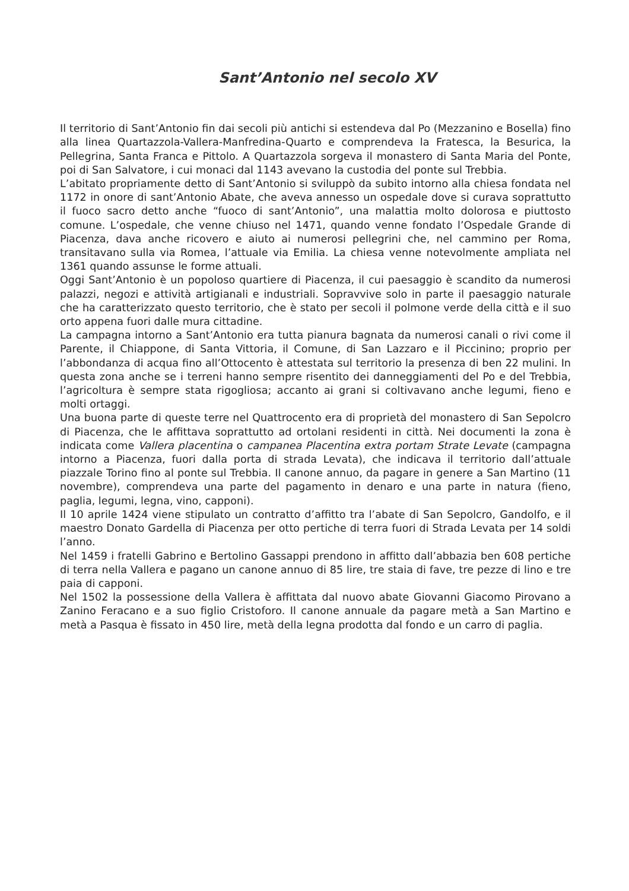Sant’Antonio nel secolo XV
Il territorio di Sant’Antonio fin dai secoli più antichi si estendeva dal Po (Mezzanino e Bosella) fino alla linea Quartazzola-Vallera-Manfredina-Quarto e comprendeva la Fratesca, la Besurica, la Pellegrina, Santa Franca e Pittolo. A Quartazzola sorgeva il monastero di Santa Maria del Ponte, poi di San Salvatore, i cui monaci dal 1143 avevano la custodia del ponte sul Trebbia.
L’abitato propriamente detto di Sant’Antonio si sviluppò da subito intorno alla chiesa fondata nel 1172 in onore di sant’Antonio Abate, che aveva annesso un ospedale dove si curava soprattutto il fuoco sacro detto anche “fuoco di sant’Antonio”, una malattia molto dolorosa e piuttosto comune. L’ospedale, che venne chiuso nel 1471, quando venne fondato l’Ospedale Grande di Piacenza, dava anche ricovero e aiuto ai numerosi pellegrini che, nel cammino per Roma, transitavano sulla via Romea, l’attuale via Emilia. La chiesa venne notevolmente ampliata nel 1361 quando assunse le forme attuali.
Oggi Sant’Antonio è un popoloso quartiere di Piacenza, il cui paesaggio è scandito da numerosi palazzi, negozi e attività artigianali e industriali. Sopravvive solo in parte il paesaggio naturale che ha caratterizzato questo territorio, che è stato per secoli il polmone verde della città e il suo orto appena fuori dalle mura cittadine.
La campagna intorno a Sant’Antonio era tutta pianura bagnata da numerosi canali o rivi come il Parente, il Chiappone, di Santa Vittoria, il Comune, di San Lazzaro e il Piccinino; proprio per l’abbondanza di acqua fino all’Ottocento è attestata sul territorio la presenza di ben 22 mulini. In questa zona anche se i terreni hanno sempre risentito dei danneggiamenti del Po e del Trebbia, l’agricoltura è sempre stata rigogliosa; accanto ai grani si coltivavano anche legumi, fieno e molti ortaggi.
Una buona parte di queste terre nel Quattrocento era di proprietà del monastero di San Sepolcro di Piacenza, che le affittava soprattutto ad ortolani residenti in città. Nei documenti la zona è indicata come Vallera placentina o campanea Placentina extra portam Strate Levate (campagna intorno a Piacenza, fuori dalla porta di strada Levata), che indicava il territorio dall’attuale piazzale Torino fino al ponte sul Trebbia. Il canone annuo, da pagare in genere a San Martino (11 novembre), comprendeva una parte del pagamento in denaro e una parte in natura (fieno, paglia, legumi, legna, vino, capponi).
Il 10 aprile 1424 viene stipulato un contratto d’affitto tra l’abate di San Sepolcro, Gandolfo, e il maestro Donato Gardella di Piacenza per otto pertiche di terra fuori di Strada Levata per 14 soldi l’anno.
Nel 1459 i fratelli Gabrino e Bertolino Gassappi prendono in affitto dall’abbazia ben 608 pertiche di terra nella Vallera e pagano un canone annuo di 85 lire, tre staia di fave, tre pezze di lino e tre paia di capponi.
Nel 1502 la possessione della Vallera è affittata dal nuovo abate Giovanni Giacomo Pirovano a Zanino Feracano e a suo figlio Cristoforo. Il canone annuale da pagare metà a San Martino e metà a Pasqua è fissato in 450 lire, metà della legna prodotta dal fondo e un carro di paglia.